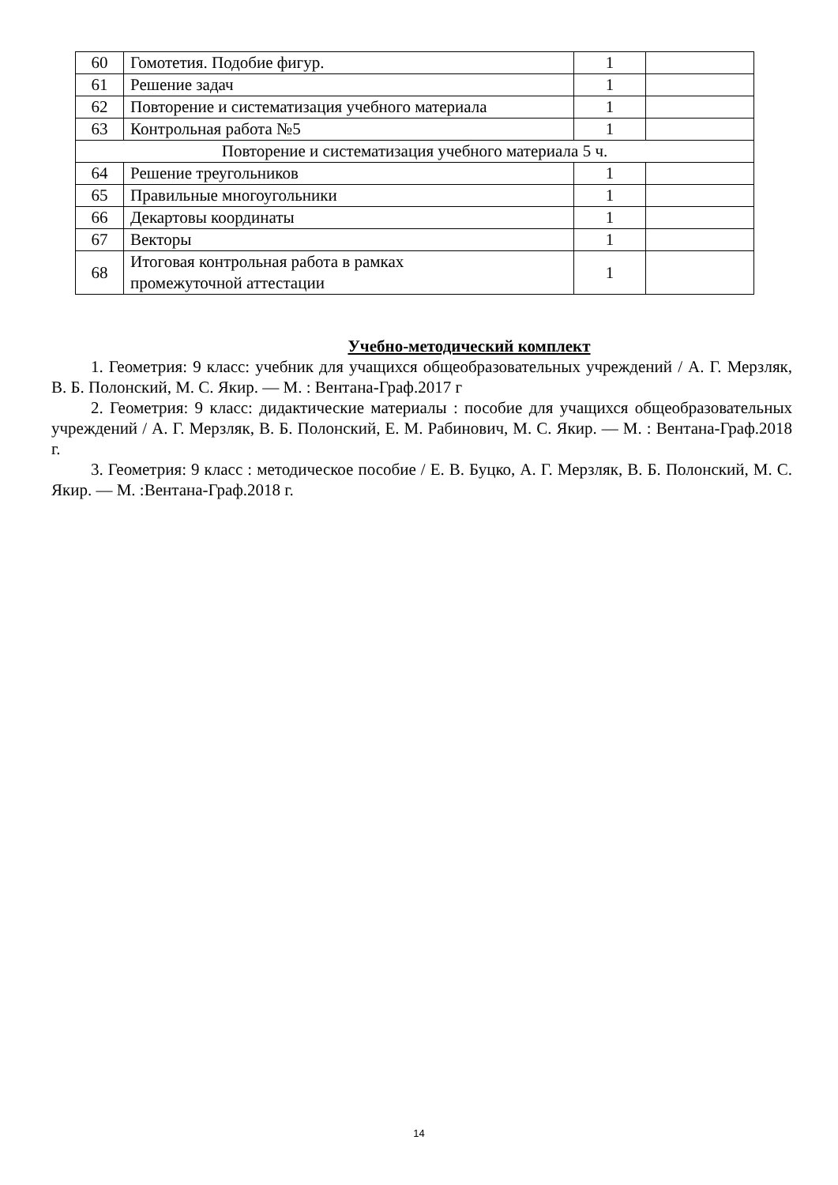| 60 | Гомотетия. Подобие фигур. | 1 | |
| 61 | Решение задач | 1 | |
| 62 | Повторение и систематизация учебного материала | 1 | |
| 63 | Контрольная работа №5 | 1 | |
| Повторение и систематизация учебного материала 5 ч. | | | |
| 64 | Решение треугольников | 1 | |
| 65 | Правильные многоугольники | 1 | |
| 66 | Декартовы координаты | 1 | |
| 67 | Векторы | 1 | |
| 68 | Итоговая контрольная работа в рамках промежуточной аттестации | 1 | |
Учебно-методический комплект
1. Геометрия: 9 класс: учебник для учащихся общеобразовательных учреждений / А. Г. Мерзляк, В. Б. Полонский, М. С. Якир. — М. : Вентана-Граф.2017 г
2. Геометрия: 9 класс: дидактические материалы : пособие для учащихся общеобразовательных учреждений / А. Г. Мерзляк, В. Б. Полонский, Е. М. Рабинович, М. С. Якир. — М. : Вентана-Граф.2018 г.
3. Геометрия: 9 класс : методическое пособие / Е. В. Буцко, А. Г. Мерзляк, В. Б. Полонский, М. С. Якир. — М. :Вентана-Граф.2018 г.
14